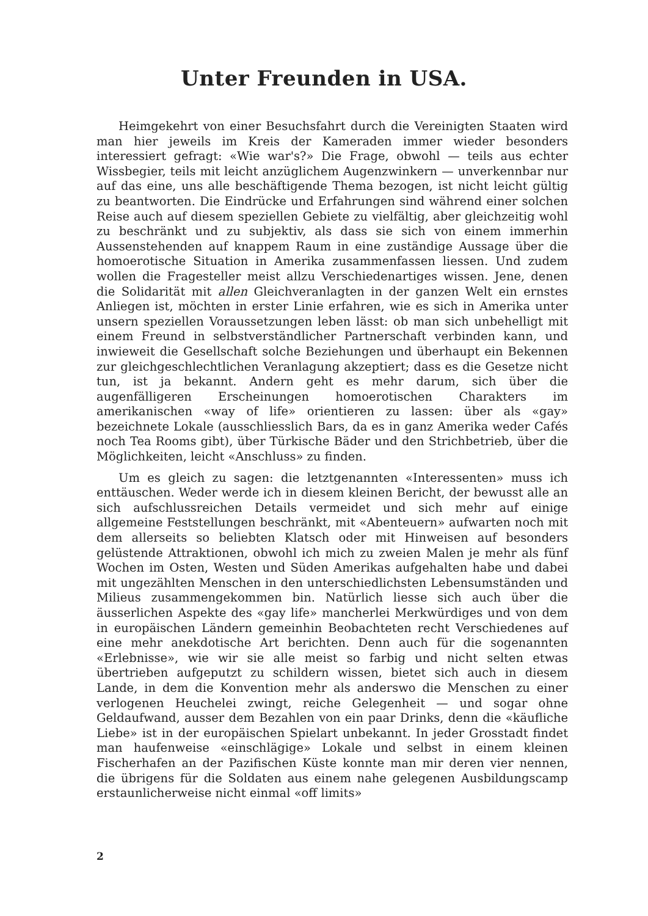Unter Freunden in USA.
Heimgekehrt von einer Besuchsfahrt durch die Vereinigten Staaten wird man hier jeweils im Kreis der Kameraden immer wieder besonders interessiert gefragt: «Wie war's?» Die Frage, obwohl — teils aus echter Wissbegier, teils mit leicht anzüglichem Augenzwinkern — unverkennbar nur auf das eine, uns alle beschäftigende Thema bezogen, ist nicht leicht gültig zu beantworten. Die Eindrücke und Erfahrungen sind während einer solchen Reise auch auf diesem speziellen Gebiete zu vielfältig, aber gleichzeitig wohl zu beschränkt und zu subjektiv, als dass sie sich von einem immerhin Aussenstehenden auf knappem Raum in eine zuständige Aussage über die homoerotische Situation in Amerika zusammenfassen liessen. Und zudem wollen die Fragesteller meist allzu Verschiedenartiges wissen. Jene, denen die Solidarität mit allen Gleichveranlagten in der ganzen Welt ein ernstes Anliegen ist, möchten in erster Linie erfahren, wie es sich in Amerika unter unsern speziellen Voraussetzungen leben lässt: ob man sich unbehelligt mit einem Freund in selbstverständlicher Partnerschaft verbinden kann, und inwieweit die Gesellschaft solche Beziehungen und überhaupt ein Bekennen zur gleichgeschlechtlichen Veranlagung akzeptiert; dass es die Gesetze nicht tun, ist ja bekannt. Andern geht es mehr darum, sich über die augenfälligeren Erscheinungen homoerotischen Charakters im amerikanischen «way of life» orientieren zu lassen: über als «gay» bezeichnete Lokale (ausschliesslich Bars, da es in ganz Amerika weder Cafés noch Tea Rooms gibt), über Türkische Bäder und den Strichbetrieb, über die Möglichkeiten, leicht «Anschluss» zu finden.
Um es gleich zu sagen: die letztgenannten «Interessenten» muss ich enttäuschen. Weder werde ich in diesem kleinen Bericht, der bewusst alle an sich aufschlussreichen Details vermeidet und sich mehr auf einige allgemeine Feststellungen beschränkt, mit «Abenteuern» aufwarten noch mit dem allerseits so beliebten Klatsch oder mit Hinweisen auf besonders gelüstende Attraktionen, obwohl ich mich zu zweien Malen je mehr als fünf Wochen im Osten, Westen und Süden Amerikas aufgehalten habe und dabei mit ungezählten Menschen in den unterschiedlichsten Lebensumständen und Milieus zusammengekommen bin. Natürlich liesse sich auch über die äusserlichen Aspekte des «gay life» mancherlei Merkwürdiges und von dem in europäischen Ländern gemeinhin Beobachteten recht Verschiedenes auf eine mehr anekdotische Art berichten. Denn auch für die sogenannten «Erlebnisse», wie wir sie alle meist so farbig und nicht selten etwas übertrieben aufgeputzt zu schildern wissen, bietet sich auch in diesem Lande, in dem die Konvention mehr als anderswo die Menschen zu einer verlogenen Heuchelei zwingt, reiche Gelegenheit — und sogar ohne Geldaufwand, ausser dem Bezahlen von ein paar Drinks, denn die «käufliche Liebe» ist in der europäischen Spielart unbekannt. In jeder Grosstadt findet man haufenweise «einschlägige» Lokale und selbst in einem kleinen Fischerhafen an der Pazifischen Küste konnte man mir deren vier nennen, die übrigens für die Soldaten aus einem nahe gelegenen Ausbildungscamp erstaunlicherweise nicht einmal «off limits»
2